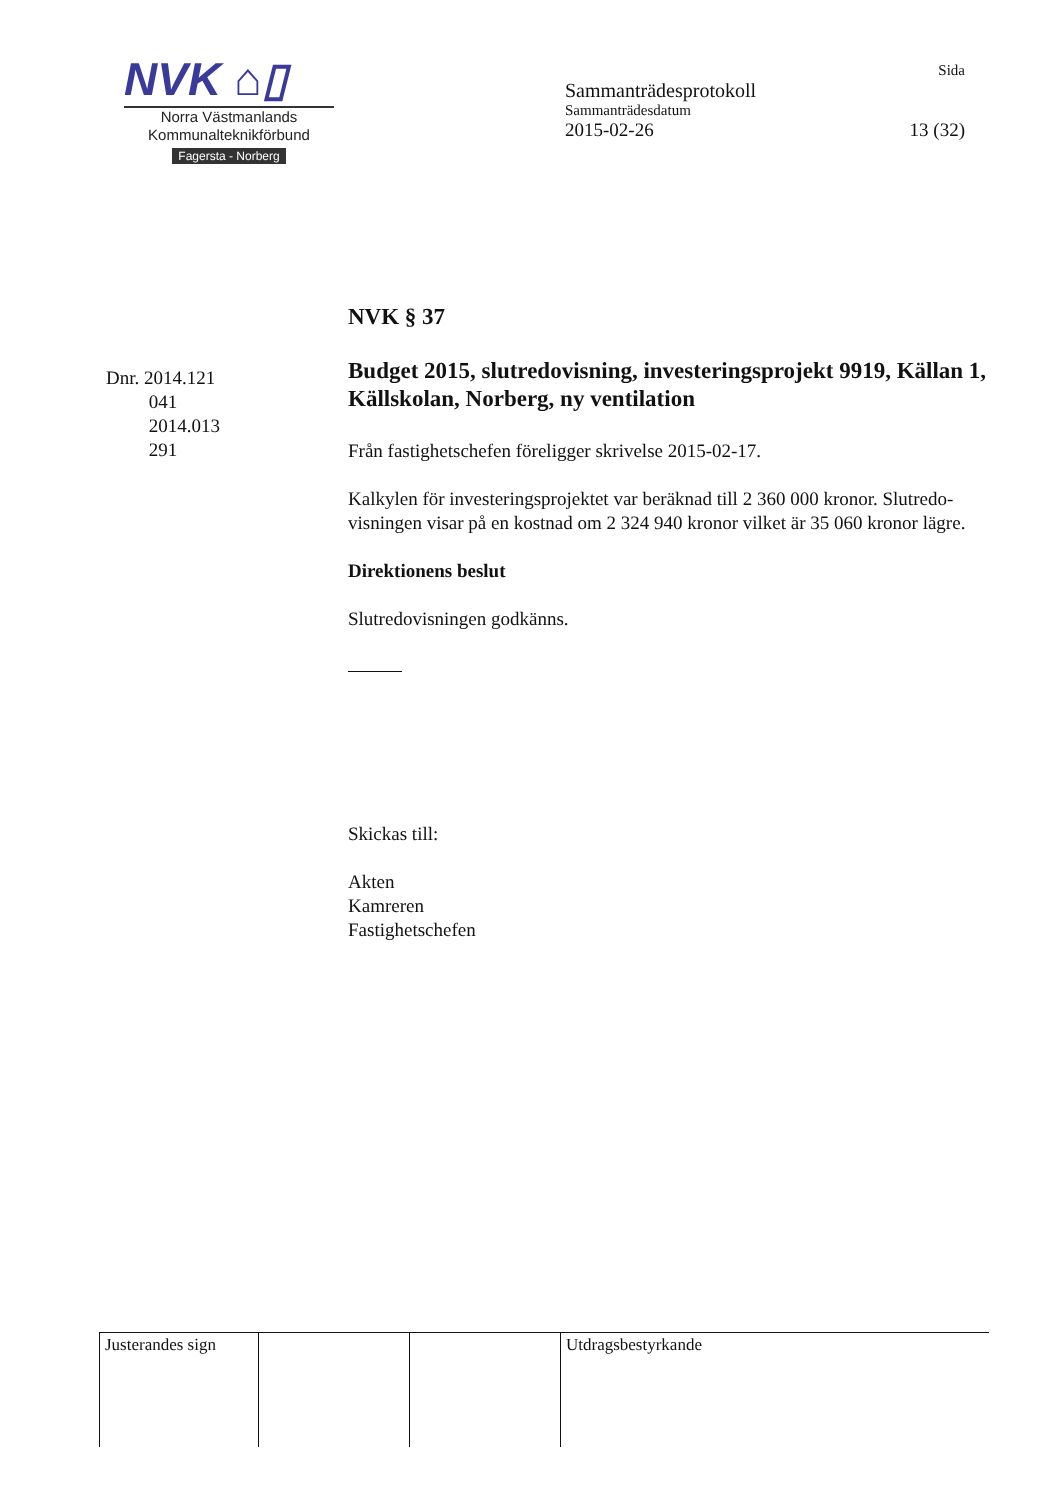NVK ⌂▯
Norra Västmanlands
Kommunalteknikförbund
Fagersta - Norberg
Sida
Sammanträdesprotokoll
Sammanträdesdatum
2015-02-26 13 (32)
Dnr. 2014.121
041
2014.013
291
NVK § 37
Budget 2015, slutredovisning, investeringsprojekt 9919, Källan 1, Källskolan, Norberg, ny ventilation
Från fastighetschefen föreligger skrivelse 2015-02-17.
Kalkylen för investeringsprojektet var beräknad till 2 360 000 kronor. Slutredo-visningen visar på en kostnad om 2 324 940 kronor vilket är 35 060 kronor lägre.
Direktionens beslut
Slutredovisningen godkänns.
Skickas till:
Akten
Kamreren
Fastighetschefen
| Justerandes sign | | | Utdragsbestyrkande |